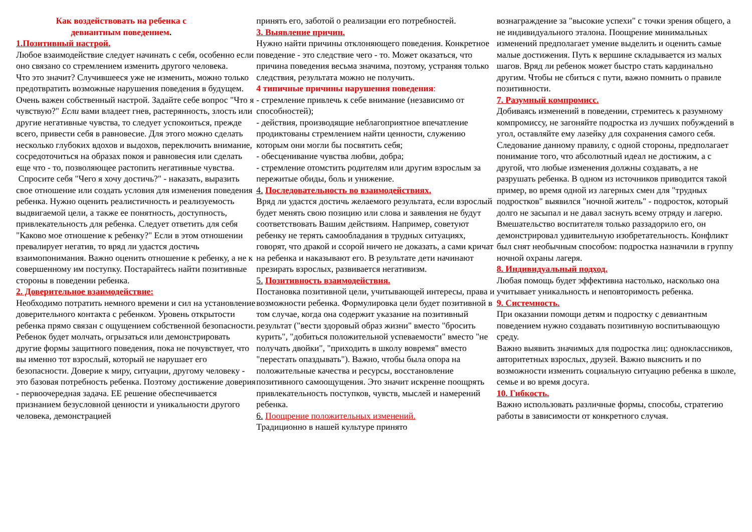Как воздействовать на ребенка с
девиантным поведением.
1.Позитивный настрой.
Любое взаимодействие следует начинать с себя, особенно если оно связано со стремлением изменить другого человека.
Что это значит? Случившееся уже не изменить, можно только предотвратить возможные нарушения поведения в будущем. Очень важен собственный настрой. Задайте себе вопрос "Что я чувствую?" Если вами владеет гнев, растерянность, злость или другие негативные чувства, то следует успокоиться, прежде всего, привести себя в равновесие. Для этого можно сделать несколько глубоких вдохов и выдохов, переключить внимание, сосредоточиться на образах покоя и равновесия или сделать еще что - то, позволяющее растопить негативные чувства.
Спросите себя "Чего я хочу достичь?" - наказать, выразить свое отношение или создать условия для изменения поведения ребенка. Нужно оценить реалистичность и реализуемость выдвигаемой цели, а также ее понятность, доступность, привлекательность для ребенка. Следует ответить для себя "Каково мое отношение к ребенку?" Если в этом отношении превалирует негатив, то вряд ли удастся достичь взаимопонимания. Важно оценить отношение к ребенку, а не к совершенному им поступку. Постарайтесь найти позитивные стороны в поведении ребенка.
2. Доверительное взаимодействие:
Необходимо потратить немного времени и сил на установление доверительного контакта с ребенком. Уровень открытости ребенка прямо связан с ощущением собственной безопасности. Ребенок будет молчать, огрызаться или демонстрировать другие формы защитного поведения, пока не почувствует, что вы именно тот взрослый, который не нарушает его безопасности. Доверие к миру, ситуации, другому человеку - это базовая потребность ребенка. Поэтому достижение доверия - первоочередная задача. ЕЕ решение обеспечивается признанием безусловной ценности и уникальности другого человека, демонстрацией
принять его, заботой о реализации его потребностей.
3. Выявление причин.
Нужно найти причины отклоняющего поведения. Конкретное поведение - это следствие чего - то. Может оказаться, что причина поведения весьма значима, поэтому, устраняя только следствия, результата можно не получить.
4 типичные причины нарушения поведения:
- стремление привлечь к себе внимание (независимо от способностей);
- действия, производящие неблагоприятное впечатление продиктованы стремлением найти ценности, служению которым они могли бы посвятить себя;
- обесценивание чувства любви, добра;
- стремление отомстить родителям или другим взрослым за пережитые обиды, боль и унижение.
4. Последовательность во взаимодействиях.
Вряд ли удастся достичь желаемого результата, если взрослый будет менять свою позицию или слова и заявления не будут соответствовать Вашим действиям. Например, советуют ребенку не терять самообладания в трудных ситуациях, говорят, что дракой и ссорой ничего не доказать, а сами кричат на ребенка и наказывают его. В результате дети начинают презирать взрослых, развивается негативизм.
5. Позитивность взаимодействия.
Постановка позитивной цели, учитывающей интересы, права и возможности ребенка. Формулировка цели будет позитивной в том случае, когда она содержит указание на позитивный результат ("вести здоровый образ жизни" вместо "бросить курить", "добиться положительной успеваемости" вместо "не получать двойки", "приходить в школу вовремя" вместо "перестать опаздывать"). Важно, чтобы была опора на положительные качества и ресурсы, восстановление позитивного самоощущения. Это значит искренне поощрять привлекательность поступков, чувств, мыслей и намерений ребенка.
6. Поощрение положительных изменений.
Традиционно в нашей культуре принято
вознаграждение за "высокие успехи" с точки зрения общего, а не индивидуального эталона. Поощрение минимальных изменений предполагает умение выделить и оценить самые малые достижения. Путь к вершине складывается из малых шагов. Вряд ли ребенок может быстро стать кардинально другим. Чтобы не сбиться с пути, важно помнить о правиле позитивности.
7. Разумный компромисс.
Добиваясь изменений в поведении, стремитесь к разумному компромиссу, не загоняйте подростка из лучших побуждений в угол, оставляйте ему лазейку для сохранения самого себя.
Следование данному правилу, с одной стороны, предполагает понимание того, что абсолютный идеал не достижим, а с другой, что любые изменения должны создавать, а не разрушать ребенка. В одном из источников приводится такой пример, во время одной из лагерных смен для "трудных подростков" выявился "ночной житель" - подросток, который долго не засыпал и не давал заснуть всему отряду и лагерю. Вмешательство воспитателя только раззадорило его, он демонстрировал удивительную изобретательность. Конфликт был снят необычным способом: подростка назначили в группу ночной охраны лагеря.
8. Индивидуальный подход.
Любая помощь будет эффективна настолько, насколько она учитывает уникальность и неповторимость ребенка.
9. Системность.
При оказании помощи детям и подростку с девиантным поведением нужно создавать позитивную воспитывающую среду.
Важно выявить значимых для подростка лиц: одноклассников, авторитетных взрослых, друзей. Важно выяснить и по возможности изменить социальную ситуацию ребенка в школе, семье и во время досуга.
10. Гибкость.
Важно использовать различные формы, способы, стратегию работы в зависимости от конкретного случая.